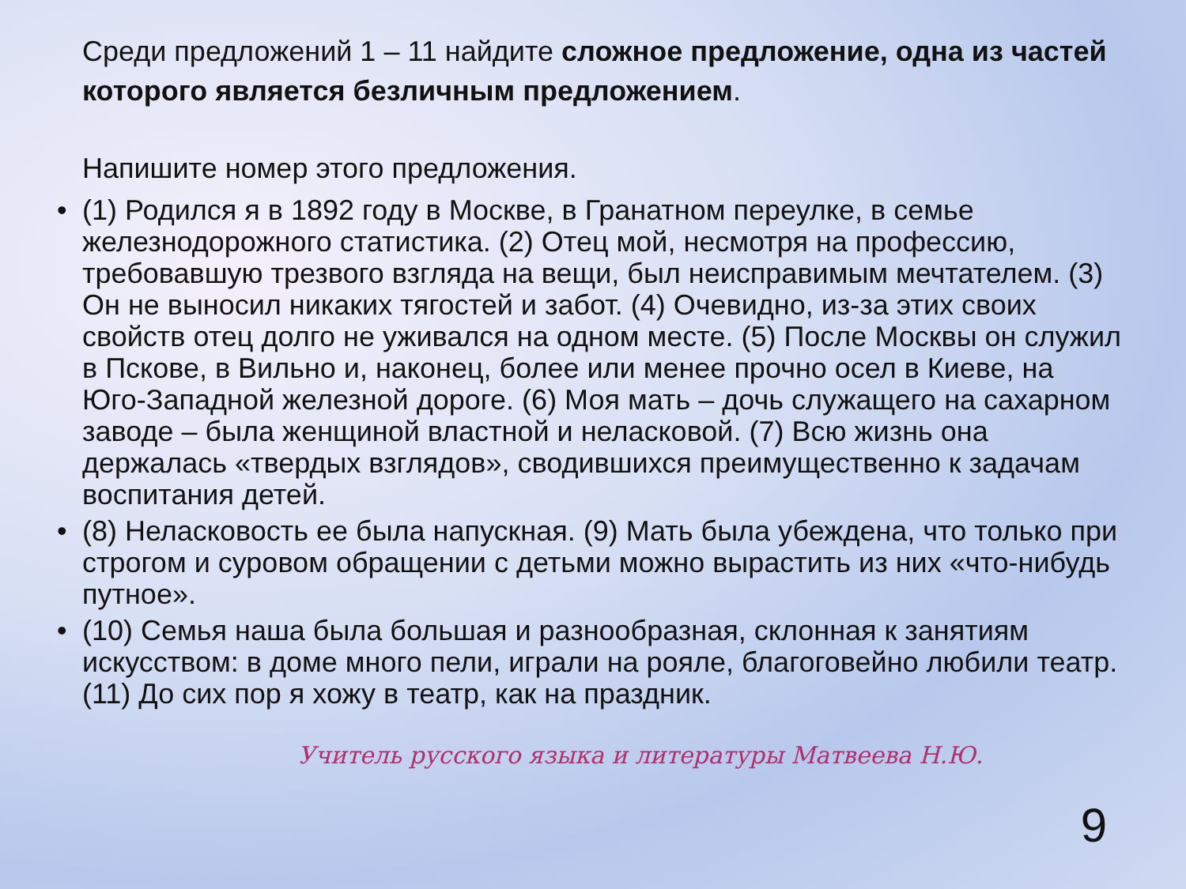Среди предложений 1 – 11 найдите сложное предложение, одна из частей которого является безличным предложением.
Напишите номер этого предложения.
• (1) Родился я в 1892 году в Москве, в Гранатном переулке, в семье железнодорожного статистика. (2) Отец мой, несмотря на профессию, требовавшую трезвого взгляда на вещи, был неисправимым мечтателем. (3) Он не выносил никаких тягостей и забот. (4) Очевидно, из-за этих своих свойств отец долго не уживался на одном месте. (5) После Москвы он служил в Пскове, в Вильно и, наконец, более или менее прочно осел в Киеве, на Юго-Западной железной дороге. (6) Моя мать – дочь служащего на сахарном заводе – была женщиной властной и неласковой. (7) Всю жизнь она держалась «твердых взглядов», сводившихся преимущественно к задачам воспитания детей.
• (8) Неласковость ее была напускная. (9) Мать была убеждена, что только при строгом и суровом обращении с детьми можно вырастить из них «что-нибудь путное».
• (10) Семья наша была большая и разнообразная, склонная к занятиям искусством: в доме много пели, играли на рояле, благоговейно любили театр. (11) До сих пор я хожу в театр, как на праздник.
9
Учитель русского языка и литературы Матвеева Н.Ю.